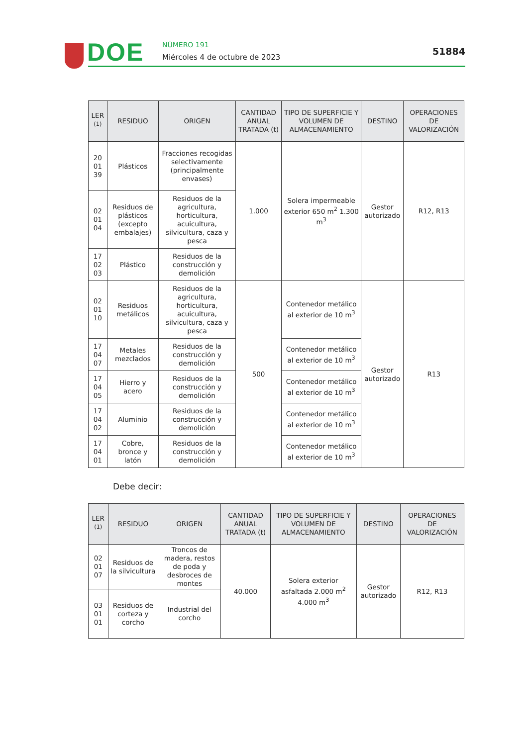DOE NÚMERO 191
Miércoles 4 de octubre de 2023
51884
| LER <sup>(1)</sup> | RESIDUO | ORIGEN | CANTIDAD ANUAL TRATADA (t) | TIPO DE SUPERFICIE Y VOLUMEN DE ALMACENAMIENTO | DESTINO | OPERACIONES DE VALORIZACIÓN |
| --- | --- | --- | --- | --- | --- | --- |
| 20 01 39 | Plásticos | Fracciones recogidas selectivamente (principalmente envases) | 1.000 | Solera impermeable exterior 650 m<sup>2</sup> 1.300 m<sup>3</sup> | Gestor autorizado | R12, R13 |
| 02 01 04 | Residuos de plásticos (excepto embalajes) | Residuos de la agricultura, horticultura, acuicultura, silvicultura, caza y pesca | | | | |
| 17 02 03 | Plástico | Residuos de la construcción y demolición | | | | |
| 02 01 10 | Residuos metálicos | Residuos de la agricultura, horticultura, acuicultura, silvicultura, caza y pesca | 500 | Contenedor metálico al exterior de 10 m<sup>3</sup> | Gestor autorizado | R13 |
| 17 04 07 | Metales mezclados | Residuos de la construcción y demolición | | Contenedor metálico al exterior de 10 m<sup>3</sup> | | |
| 17 04 05 | Hierro y acero | Residuos de la construcción y demolición | | Contenedor metálico al exterior de 10 m<sup>3</sup> | | |
| 17 04 02 | Aluminio | Residuos de la construcción y demolición | | Contenedor metálico al exterior de 10 m<sup>3</sup> | | |
| 17 04 01 | Cobre, bronce y latón | Residuos de la construcción y demolición | | Contenedor metálico al exterior de 10 m<sup>3</sup> | | |
Debe decir:
| LER <sup>(1)</sup> | RESIDUO | ORIGEN | CANTIDAD ANUAL TRATADA (t) | TIPO DE SUPERFICIE Y VOLUMEN DE ALMACENAMIENTO | DESTINO | OPERACIONES DE VALORIZACIÓN |
| --- | --- | --- | --- | --- | --- | --- |
| 02 01 07 | Residuos de la silvicultura | Troncos de madera, restos de poda y desbroces de montes | 40.000 | Solera exterior asfaltada 2.000 m<sup>2</sup> 4.000 m<sup>3</sup> | Gestor autorizado | R12, R13 |
| 03 01 01 | Residuos de corteza y corcho | Industrial del corcho | | | | |